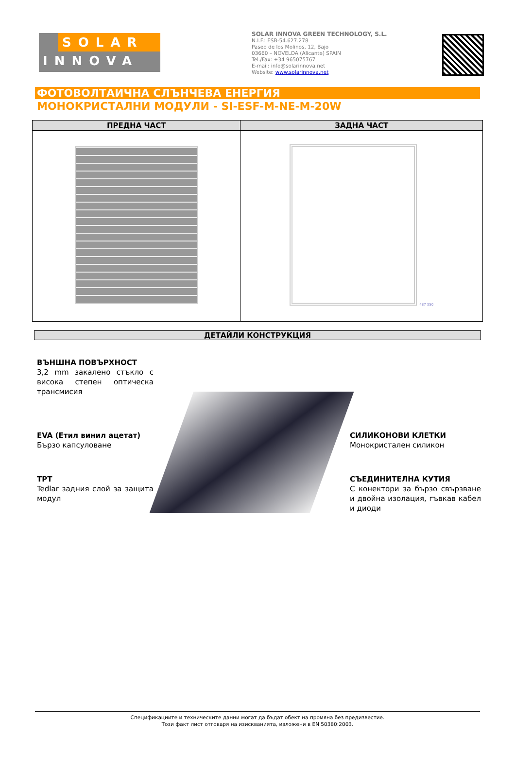SOLAR
INNOVA
SOLAR INNOVA GREEN TECHNOLOGY, S.L.
N.I.F.: ESB-54.627.278
Paseo de los Molinos, 12, Bajo
03660 – NOVELDA (Alicante) SPAIN
Tel./Fax: +34 965075767
E-mail: info@solarinnova.net
Website: www.solarinnova.net
ФОТОВОЛТАИЧНА СЛЪНЧЕВА ЕНЕРГИЯ
МОНОКРИСТАЛНИ МОДУЛИ - SI-ESF-M-NE-M-20W
| ПРЕДНА ЧАСТ | ЗАДНА ЧАСТ |
| --- | --- |
| | 487 350 |
ДЕТАЙЛИ КОНСТРУКЦИЯ
ВЪНШНА ПОВЪРХНОСТ
3,2 mm закалено стъкло с висока степен оптическа трансмисия
EVA (Етил винил ацетат)
Бързо капсуловане
TPT
Tedlar задния слой за защита модул
СИЛИКОНОВИ КЛЕТКИ
Монокристален силикон
СЪЕДИНИТЕЛНА КУТИЯ
С конектори за бързо свързване и двойна изолация, гъвкав кабел и диоди
Спецификациите и техническите данни могат да бъдат обект на промяна без предизвестие.
Този факт лист отговаря на изискванията, изложени в EN 50380:2003.